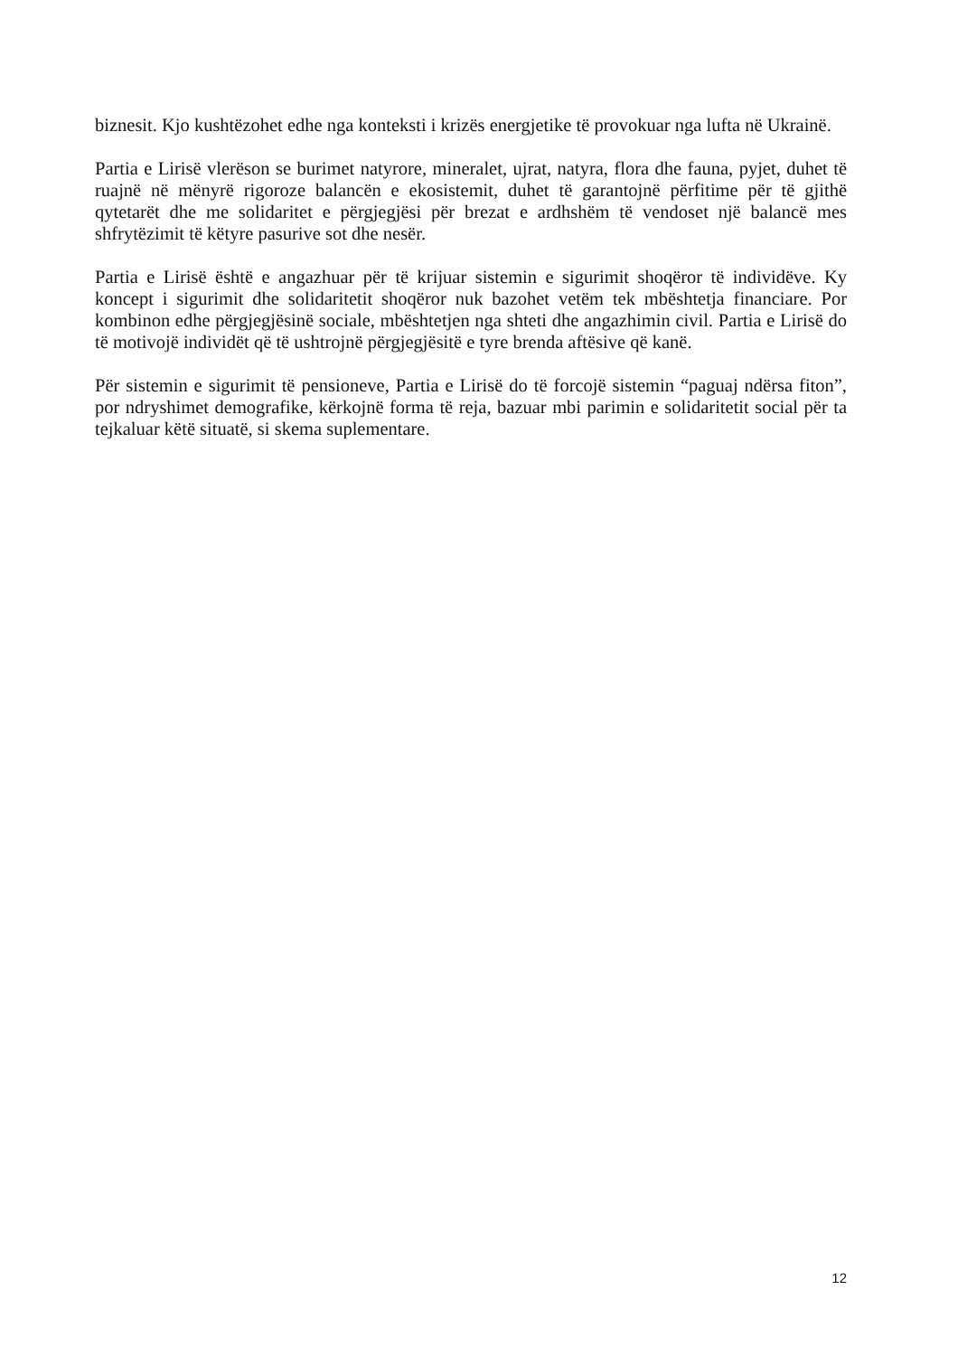biznesit. Kjo kushtëzohet edhe nga konteksti i krizës energjetike të provokuar nga lufta në Ukrainë.
Partia e Lirisë vlerëson se burimet natyrore, mineralet, ujrat, natyra, flora dhe fauna, pyjet, duhet të ruajnë në mënyrë rigoroze balancën e ekosistemit, duhet të garantojnë përfitime për të gjithë qytetarët dhe me solidaritet e përgjegjësi për brezat e ardhshëm të vendoset një balancë mes shfrytëzimit të këtyre pasurive sot dhe nesër.
Partia e Lirisë është e angazhuar për të krijuar sistemin e sigurimit shoqëror të individëve. Ky koncept i sigurimit dhe solidaritetit shoqëror nuk bazohet vetëm tek mbështetja financiare. Por kombinon edhe përgjegjësinë sociale, mbështetjen nga shteti dhe angazhimin civil. Partia e Lirisë do të motivojë individët që të ushtrojnë përgjegjësitë e tyre brenda aftësive që kanë.
Për sistemin e sigurimit të pensioneve, Partia e Lirisë do të forcojë sistemin “paguaj ndërsa fiton”, por ndryshimet demografike, kërkojnë forma të reja, bazuar mbi parimin e solidaritetit social për ta tejkaluar këtë situatë, si skema suplementare.
12